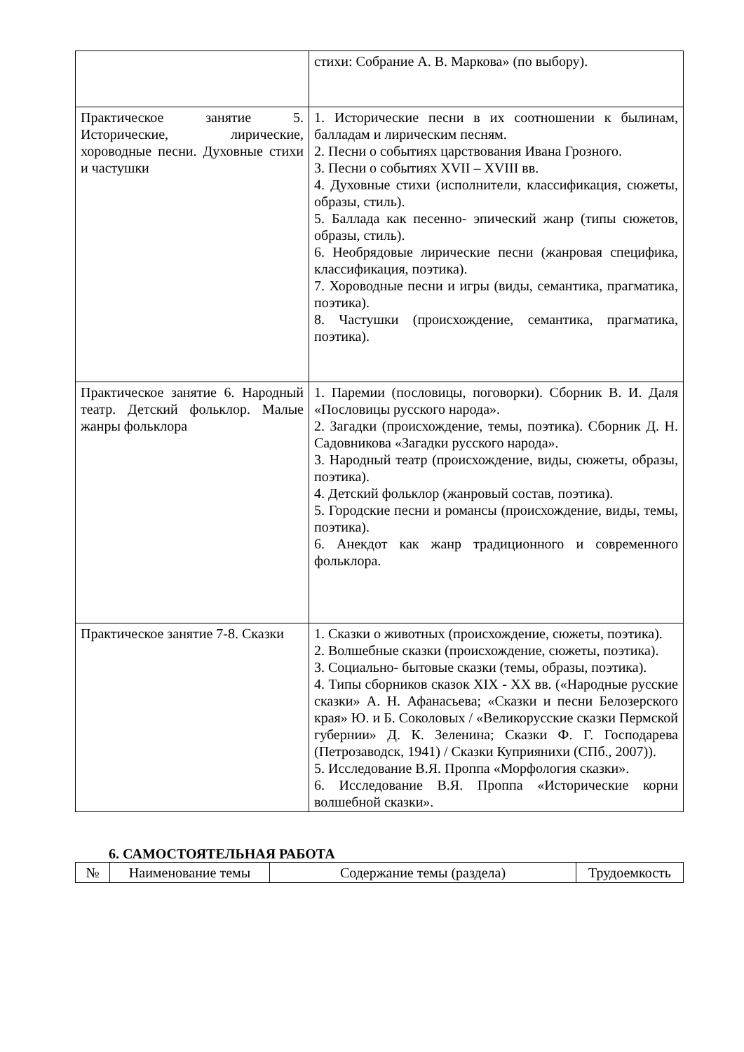| | стихи: Собрание А. В. Маркова» (по выбору). |
| Практическое занятие 5. Исторические, лирические, хороводные песни. Духовные стихи и частушки | 1. Исторические песни в их соотношении к былинам, балладам и лирическим песням. 2. Песни о событиях царствования Ивана Грозного. 3. Песни о событиях XVII – XVIII вв. 4. Духовные стихи (исполнители, классификация, сюжеты, образы, стиль). 5. Баллада как песенно- эпический жанр (типы сюжетов, образы, стиль). 6. Необрядовые лирические песни (жанровая специфика, классификация, поэтика). 7. Хороводные песни и игры (виды, семантика, прагматика, поэтика). 8. Частушки (происхождение, семантика, прагматика, поэтика). |
| Практическое занятие 6. Народный театр. Детский фольклор. Малые жанры фольклора | 1. Паремии (пословицы, поговорки). Сборник В. И. Даля «Пословицы русского народа». 2. Загадки (происхождение, темы, поэтика). Сборник Д. Н. Садовникова «Загадки русского народа». 3. Народный театр (происхождение, виды, сюжеты, образы, поэтика). 4. Детский фольклор (жанровый состав, поэтика). 5. Городские песни и романсы (происхождение, виды, темы, поэтика). 6. Анекдот как жанр традиционного и современного фольклора. |
| Практическое занятие 7-8. Сказки | 1. Сказки о животных (происхождение, сюжеты, поэтика). 2. Волшебные сказки (происхождение, сюжеты, поэтика). 3. Социально- бытовые сказки (темы, образы, поэтика). 4. Типы сборников сказок XIX - XX вв. («Народные русские сказки» А. Н. Афанасьева; «Сказки и песни Белозерского края» Ю. и Б. Соколовых / «Великорусские сказки Пермской губернии» Д. К. Зеленина; Сказки Ф. Г. Господарева (Петрозаводск, 1941) / Сказки Куприянихи (СПб., 2007)). 5. Исследование В.Я. Проппа «Морфология сказки». 6. Исследование В.Я. Проппа «Исторические корни волшебной сказки». |
6. САМОСТОЯТЕЛЬНАЯ РАБОТА
| № | Наименование темы | Содержание темы (раздела) | Трудоемкость |
| --- | --- | --- | --- |